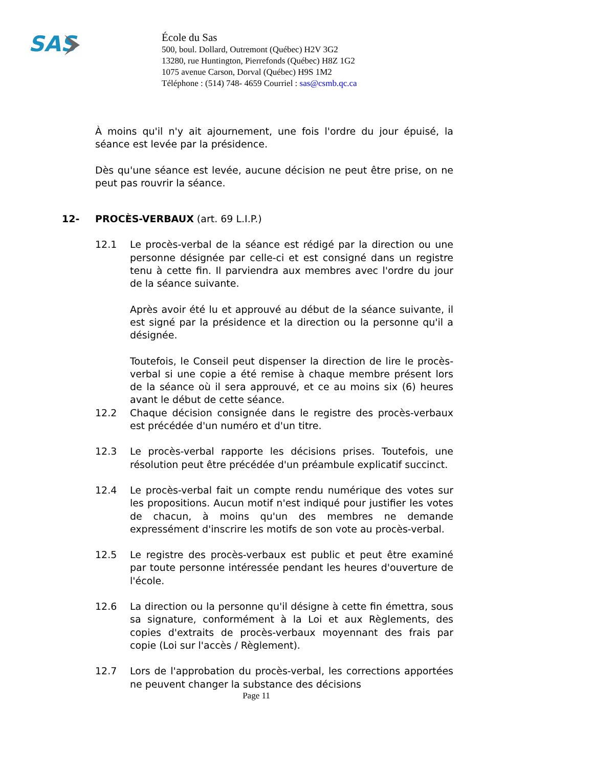SAS
École du Sas
500, boul. Dollard, Outremont (Québec) H2V 3G2
13280, rue Huntington, Pierrefonds (Québec) H8Z 1G2
1075 avenue Carson, Dorval (Québec) H9S 1M2
Téléphone : (514) 748- 4659 Courriel : sas@csmb.qc.ca
À moins qu'il n'y ait ajournement, une fois l'ordre du jour épuisé, la séance est levée par la présidence.
Dès qu'une séance est levée, aucune décision ne peut être prise, on ne peut pas rouvrir la séance.
12- PROCÈS-VERBAUX (art. 69 L.I.P.)
12.1 Le procès-verbal de la séance est rédigé par la direction ou une personne désignée par celle-ci et est consigné dans un registre tenu à cette fin. Il parviendra aux membres avec l'ordre du jour de la séance suivante.
Après avoir été lu et approuvé au début de la séance suivante, il est signé par la présidence et la direction ou la personne qu'il a désignée.
Toutefois, le Conseil peut dispenser la direction de lire le procès-verbal si une copie a été remise à chaque membre présent lors de la séance où il sera approuvé, et ce au moins six (6) heures avant le début de cette séance.
12.2 Chaque décision consignée dans le registre des procès-verbaux est précédée d'un numéro et d'un titre.
12.3 Le procès-verbal rapporte les décisions prises. Toutefois, une résolution peut être précédée d'un préambule explicatif succinct.
12.4 Le procès-verbal fait un compte rendu numérique des votes sur les propositions. Aucun motif n'est indiqué pour justifier les votes de chacun, à moins qu'un des membres ne demande expressément d'inscrire les motifs de son vote au procès-verbal.
12.5 Le registre des procès-verbaux est public et peut être examiné par toute personne intéressée pendant les heures d'ouverture de l'école.
12.6 La direction ou la personne qu'il désigne à cette fin émettra, sous sa signature, conformément à la Loi et aux Règlements, des copies d'extraits de procès-verbaux moyennant des frais par copie (Loi sur l'accès / Règlement).
12.7 Lors de l'approbation du procès-verbal, les corrections apportées ne peuvent changer la substance des décisions
Page 11